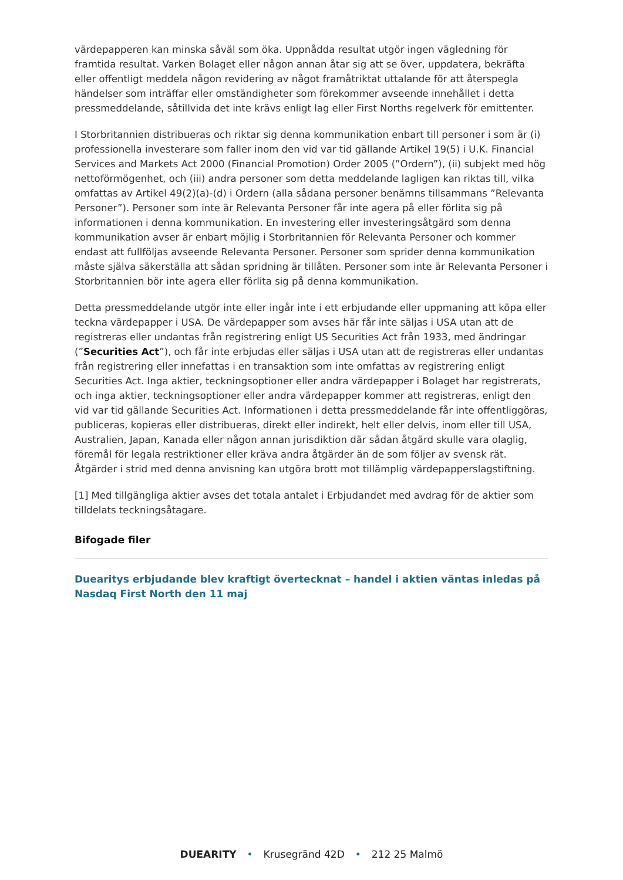värdepapperen kan minska såväl som öka. Uppnådda resultat utgör ingen vägledning för framtida resultat. Varken Bolaget eller någon annan åtar sig att se över, uppdatera, bekräfta eller offentligt meddela någon revidering av något framåtriktat uttalande för att återspegla händelser som inträffar eller omständigheter som förekommer avseende innehållet i detta pressmeddelande, såtillvida det inte krävs enligt lag eller First Norths regelverk för emittenter.
I Storbritannien distribueras och riktar sig denna kommunikation enbart till personer i som är (i) professionella investerare som faller inom den vid var tid gällande Artikel 19(5) i U.K. Financial Services and Markets Act 2000 (Financial Promotion) Order 2005 (”Ordern”), (ii) subjekt med hög nettoförmögenhet, och (iii) andra personer som detta meddelande lagligen kan riktas till, vilka omfattas av Artikel 49(2)(a)-(d) i Ordern (alla sådana personer benämns tillsammans ”Relevanta Personer”). Personer som inte är Relevanta Personer får inte agera på eller förlita sig på informationen i denna kommunikation. En investering eller investeringsåtgärd som denna kommunikation avser är enbart möjlig i Storbritannien för Relevanta Personer och kommer endast att fullföljas avseende Relevanta Personer. Personer som sprider denna kommunikation måste själva säkerställa att sådan spridning är tillåten. Personer som inte är Relevanta Personer i Storbritannien bör inte agera eller förlita sig på denna kommunikation.
Detta pressmeddelande utgör inte eller ingår inte i ett erbjudande eller uppmaning att köpa eller teckna värdepapper i USA. De värdepapper som avses här får inte säljas i USA utan att de registreras eller undantas från registrering enligt US Securities Act från 1933, med ändringar (”Securities Act”), och får inte erbjudas eller säljas i USA utan att de registreras eller undantas från registrering eller innefattas i en transaktion som inte omfattas av registrering enligt Securities Act. Inga aktier, teckningsoptioner eller andra värdepapper i Bolaget har registrerats, och inga aktier, teckningsoptioner eller andra värdepapper kommer att registreras, enligt den vid var tid gällande Securities Act. Informationen i detta pressmeddelande får inte offentliggöras, publiceras, kopieras eller distribueras, direkt eller indirekt, helt eller delvis, inom eller till USA, Australien, Japan, Kanada eller någon annan jurisdiktion där sådan åtgärd skulle vara olaglig, föremål för legala restriktioner eller kräva andra åtgärder än de som följer av svensk rät. Åtgärder i strid med denna anvisning kan utgöra brott mot tillämplig värdepapperslagstiftning.
[1] Med tillgängliga aktier avses det totala antalet i Erbjudandet med avdrag för de aktier som tilldelats teckningsåtagare.
Bifogade filer
Duearitys erbjudande blev kraftigt övertecknat – handel i aktien väntas inledas på Nasdaq First North den 11 maj
DUEARITY • Krusegränd 42D • 212 25 Malmö